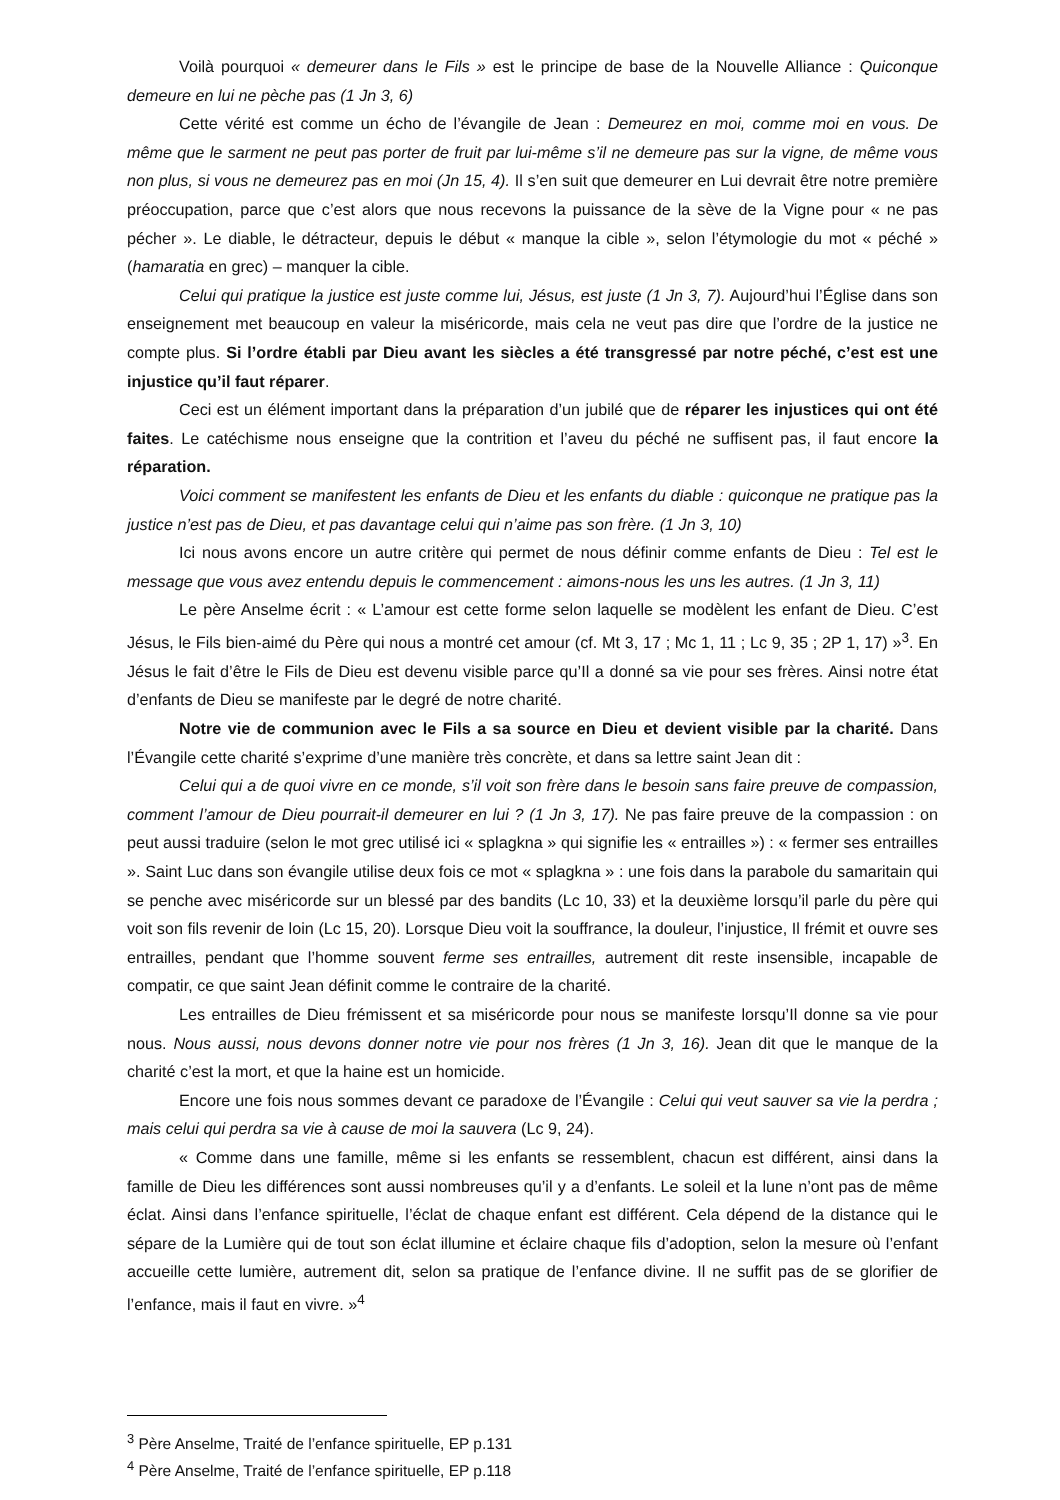Voilà pourquoi « demeurer dans le Fils » est le principe de base de la Nouvelle Alliance : Quiconque demeure en lui ne pèche pas (1 Jn 3, 6)
Cette vérité est comme un écho de l’évangile de Jean : Demeurez en moi, comme moi en vous. De même que le sarment ne peut pas porter de fruit par lui-même s’il ne demeure pas sur la vigne, de même vous non plus, si vous ne demeurez pas en moi (Jn 15, 4). Il s’en suit que demeurer en Lui devrait être notre première préoccupation, parce que c’est alors que nous recevons la puissance de la sève de la Vigne pour « ne pas pécher ». Le diable, le détracteur, depuis le début « manque la cible », selon l’étymologie du mot « péché » (hamaratia en grec) – manquer la cible.
Celui qui pratique la justice est juste comme lui, Jésus, est juste (1 Jn 3, 7). Aujourd’hui l’Église dans son enseignement met beaucoup en valeur la miséricorde, mais cela ne veut pas dire que l’ordre de la justice ne compte plus. Si l’ordre établi par Dieu avant les siècles a été transgressé par notre péché, c’est est une injustice qu’il faut réparer.
Ceci est un élément important dans la préparation d’un jubilé que de réparer les injustices qui ont été faites. Le catéchisme nous enseigne que la contrition et l’aveu du péché ne suffisent pas, il faut encore la réparation.
Voici comment se manifestent les enfants de Dieu et les enfants du diable : quiconque ne pratique pas la justice n’est pas de Dieu, et pas davantage celui qui n’aime pas son frère. (1 Jn 3, 10)
Ici nous avons encore un autre critère qui permet de nous définir comme enfants de Dieu : Tel est le message que vous avez entendu depuis le commencement : aimons-nous les uns les autres. (1 Jn 3, 11)
Le père Anselme écrit : « L’amour est cette forme selon laquelle se modèlent les enfant de Dieu. C’est Jésus, le Fils bien-aimé du Père qui nous a montré cet amour (cf. Mt 3, 17 ; Mc 1, 11 ; Lc 9, 35 ; 2P 1, 17) »<sup>3</sup>. En Jésus le fait d’être le Fils de Dieu est devenu visible parce qu’Il a donné sa vie pour ses frères. Ainsi notre état d’enfants de Dieu se manifeste par le degré de notre charité.
Notre vie de communion avec le Fils a sa source en Dieu et devient visible par la charité. Dans l’Évangile cette charité s’exprime d’une manière très concrète, et dans sa lettre saint Jean dit :
Celui qui a de quoi vivre en ce monde, s’il voit son frère dans le besoin sans faire preuve de compassion, comment l’amour de Dieu pourrait-il demeurer en lui ? (1 Jn 3, 17). Ne pas faire preuve de la compassion : on peut aussi traduire (selon le mot grec utilisé ici « splagkna » qui signifie les « entrailles ») : « fermer ses entrailles ». Saint Luc dans son évangile utilise deux fois ce mot « splagkna » : une fois dans la parabole du samaritain qui se penche avec miséricorde sur un blessé par des bandits (Lc 10, 33) et la deuxième lorsqu’il parle du père qui voit son fils revenir de loin (Lc 15, 20). Lorsque Dieu voit la souffrance, la douleur, l’injustice, Il frémit et ouvre ses entrailles, pendant que l’homme souvent ferme ses entrailles, autrement dit reste insensible, incapable de compatir, ce que saint Jean définit comme le contraire de la charité.
Les entrailles de Dieu frémissent et sa miséricorde pour nous se manifeste lorsqu’Il donne sa vie pour nous. Nous aussi, nous devons donner notre vie pour nos frères (1 Jn 3, 16). Jean dit que le manque de la charité c’est la mort, et que la haine est un homicide.
Encore une fois nous sommes devant ce paradoxe de l’Évangile : Celui qui veut sauver sa vie la perdra ; mais celui qui perdra sa vie à cause de moi la sauvera (Lc 9, 24).
« Comme dans une famille, même si les enfants se ressemblent, chacun est différent, ainsi dans la famille de Dieu les différences sont aussi nombreuses qu’il y a d’enfants. Le soleil et la lune n’ont pas de même éclat. Ainsi dans l’enfance spirituelle, l’éclat de chaque enfant est différent. Cela dépend de la distance qui le sépare de la Lumière qui de tout son éclat illumine et éclaire chaque fils d’adoption, selon la mesure où l’enfant accueille cette lumière, autrement dit, selon sa pratique de l’enfance divine. Il ne suffit pas de se glorifier de l’enfance, mais il faut en vivre. »<sup>4</sup>
<sup>3</sup> Père Anselme, Traité de l’enfance spirituelle, EP p.131
<sup>4</sup> Père Anselme, Traité de l’enfance spirituelle, EP p.118